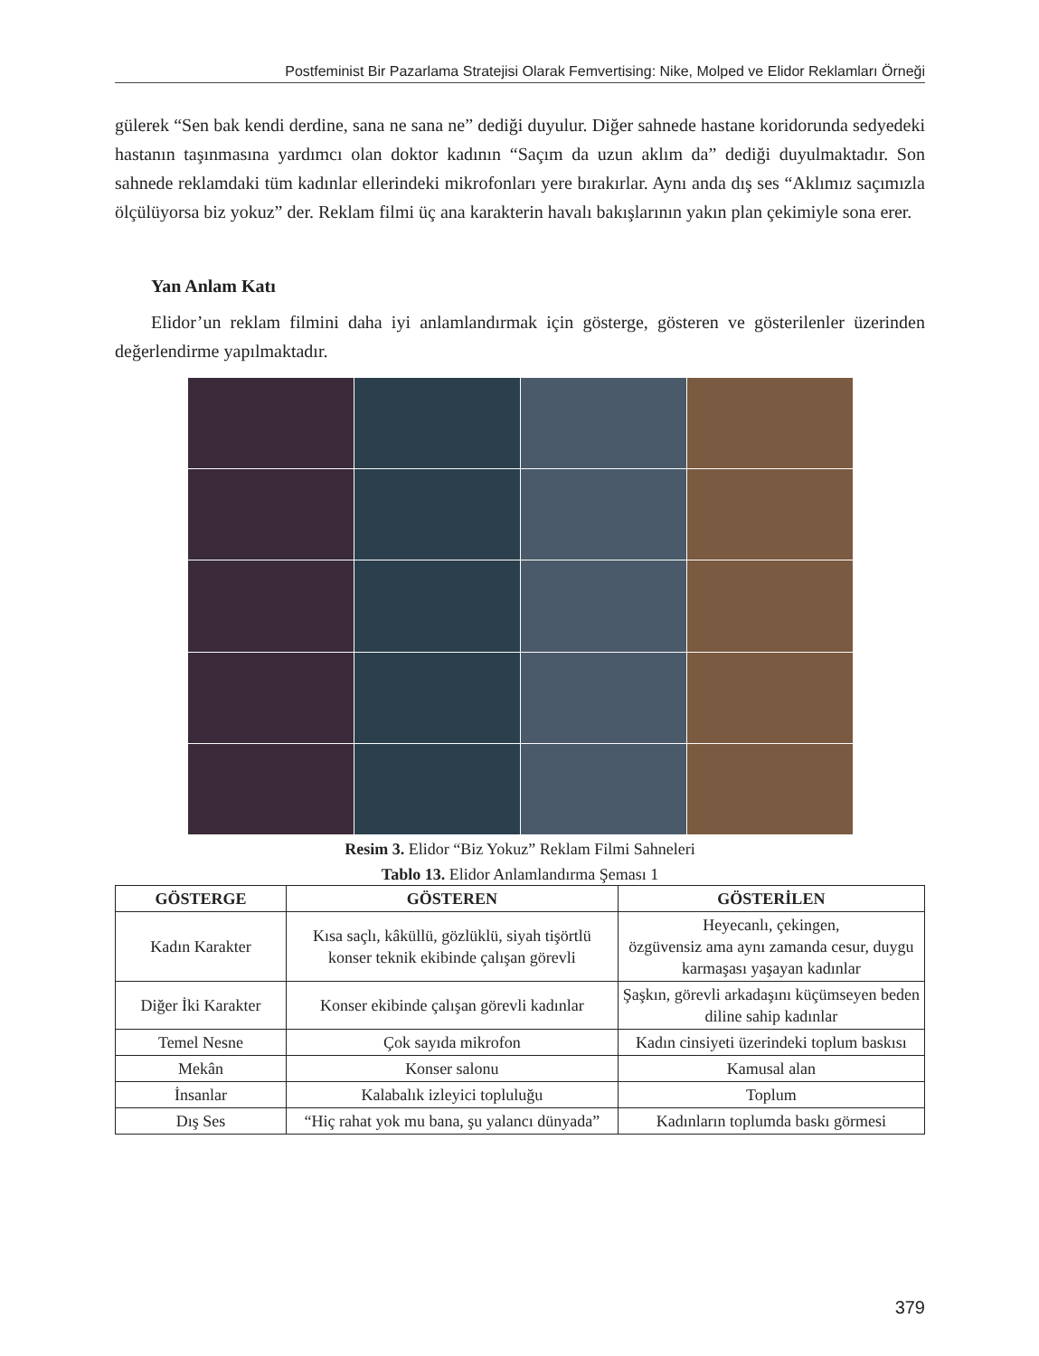Postfeminist Bir Pazarlama Stratejisi Olarak Femvertising: Nike, Molped ve Elidor Reklamları Örneği
gülerek “Sen bak kendi derdine, sana ne sana ne” dediği duyulur. Diğer sahnede hastane koridorunda sedyedeki hastanın taşınmasına yardımcı olan doktor kadının “Saçım da uzun aklım da” dediği duyulmaktadır. Son sahnede reklamdaki tüm kadınlar ellerindeki mikrofonları yere bırakırlar. Aynı anda dış ses “Aklımız saçımızla ölçülüyorsa biz yokuz” der. Reklam filmi üç ana karakterin havalı bakışlarının yakın plan çekimiyle sona erer.
Yan Anlam Katı
Elidor’un reklam filmini daha iyi anlamlandırmak için gösterge, gösteren ve gösterilenler üzerinden değerlendirme yapılmaktadır.
Resim 3. Elidor “Biz Yokuz” Reklam Filmi Sahneleri
Tablo 13. Elidor Anlamlandırma Şeması 1
| GÖSTERGE | GÖSTEREN | GÖSTERİLEN |
| --- | --- | --- |
| Kadın Karakter | Kısa saçlı, kâküllü, gözlüklü, siyah tişörtlü konser teknik ekibinde çalışan görevli | Heyecanlı, çekingen, özgüvensiz ama aynı zamanda cesur, duygu karmaşası yaşayan kadınlar |
| Diğer İki Karakter | Konser ekibinde çalışan görevli kadınlar | Şaşkın, görevli arkadaşını küçümseyen beden diline sahip kadınlar |
| Temel Nesne | Çok sayıda mikrofon | Kadın cinsiyeti üzerindeki toplum baskısı |
| Mekân | Konser salonu | Kamusal alan |
| İnsanlar | Kalabalık izleyici topluluğu | Toplum |
| Dış Ses | “Hiç rahat yok mu bana, şu yalancı dünyada” | Kadınların toplumda baskı görmesi |
379